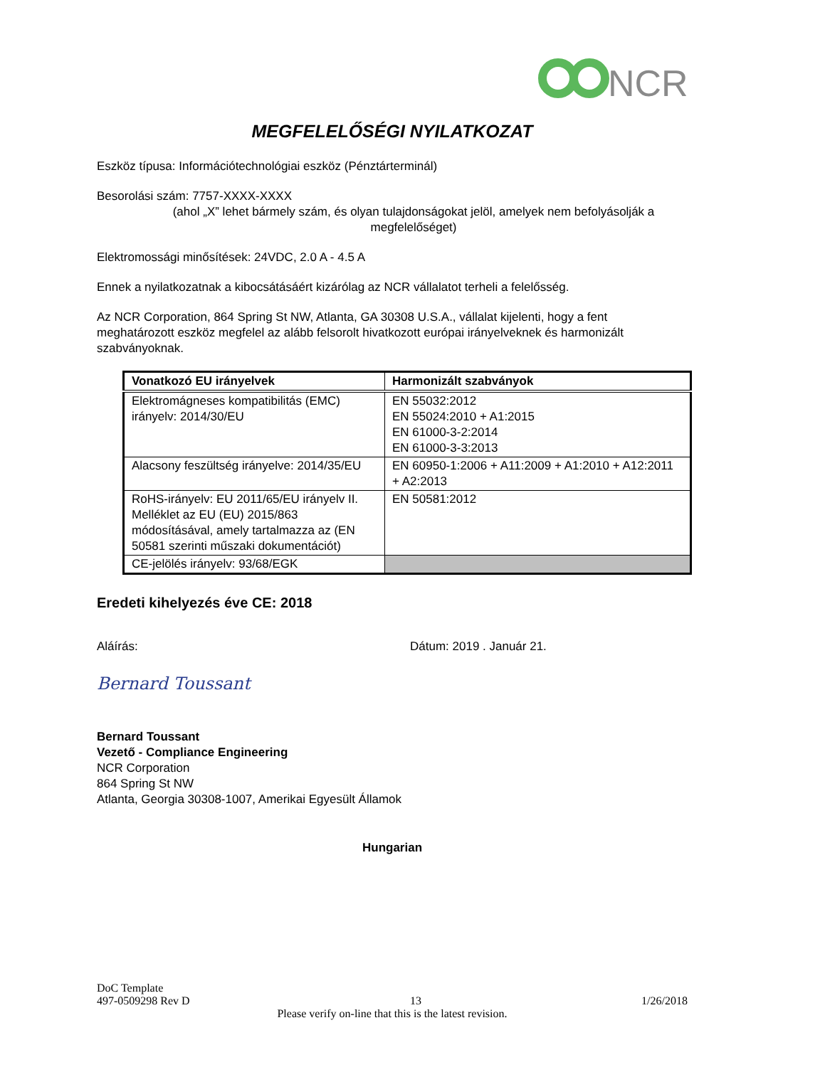NCR
MEGFELELŐSÉGI NYILATKOZAT
Eszköz típusa: Információtechnológiai eszköz (Pénztárterminál)
Besorolási szám: 7757-XXXX-XXXX
(ahol „X” lehet bármely szám, és olyan tulajdonságokat jelöl, amelyek nem befolyásolják a megfelelőséget)
Elektromossági minősítések: 24VDC, 2.0 A - 4.5 A
Ennek a nyilatkozatnak a kibocsátásáért kizárólag az NCR vállalatot terheli a felelősség.
Az NCR Corporation, 864 Spring St NW, Atlanta, GA 30308 U.S.A., vállalat kijelenti, hogy a fent meghatározott eszköz megfelel az alább felsorolt hivatkozott európai irányelveknek és harmonizált szabványoknak.
| Vonatkozó EU irányelvek | Harmonizált szabványok |
| --- | --- |
| Elektromágneses kompatibilitás (EMC) irányelv: 2014/30/EU | EN 55032:2012 EN 55024:2010 + A1:2015 EN 61000-3-2:2014 EN 61000-3-3:2013 |
| Alacsony feszültség irányelve: 2014/35/EU | EN 60950-1:2006 + A11:2009 + A1:2010 + A12:2011 + A2:2013 |
| RoHS-irányelv: EU 2011/65/EU irányelv II. Melléklet az EU (EU) 2015/863 módosításával, amely tartalmazza az (EN 50581 szerinti műszaki dokumentációt) | EN 50581:2012 |
| CE-jelölés irányelv: 93/68/EGK | |
Eredeti kihelyezés éve CE: 2018
Aláírás: Dátum: 2019 . Január 21.
Bernard Toussant
Bernard Toussant
Vezető - Compliance Engineering
NCR Corporation
864 Spring St NW
Atlanta, Georgia 30308-1007, Amerikai Egyesült Államok
Hungarian
DoC Template
497-0509298 Rev D 13 1/26/2018
Please verify on-line that this is the latest revision.